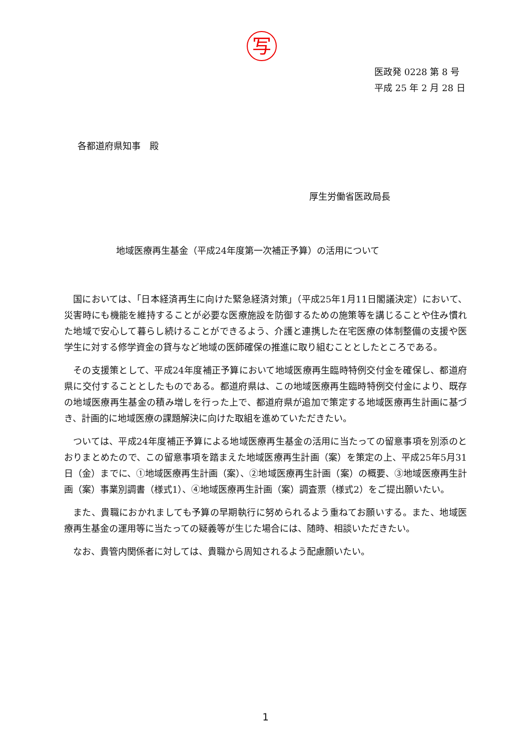写
医政発 0228 第 8 号
平成 25 年 2 月 28 日
各都道府県知事　殿
厚生労働省医政局長
地域医療再生基金（平成24年度第一次補正予算）の活用について
国においては、「日本経済再生に向けた緊急経済対策」（平成25年1月11日閣議決定）において、災害時にも機能を維持することが必要な医療施設を防御するための施策等を講じることや住み慣れた地域で安心して暮らし続けることができるよう、介護と連携した在宅医療の体制整備の支援や医学生に対する修学資金の貸与など地域の医師確保の推進に取り組むこととしたところである。
その支援策として、平成24年度補正予算において地域医療再生臨時特例交付金を確保し、都道府県に交付することとしたものである。都道府県は、この地域医療再生臨時特例交付金により、既存の地域医療再生基金の積み増しを行った上で、都道府県が追加で策定する地域医療再生計画に基づき、計画的に地域医療の課題解決に向けた取組を進めていただきたい。
ついては、平成24年度補正予算による地域医療再生基金の活用に当たっての留意事項を別添のとおりまとめたので、この留意事項を踏まえた地域医療再生計画（案）を策定の上、平成25年5月31日（金）までに、①地域医療再生計画（案）、②地域医療再生計画（案）の概要、③地域医療再生計画（案）事業別調書（様式1）、④地域医療再生計画（案）調査票（様式2）をご提出願いたい。
また、貴職におかれましても予算の早期執行に努められるよう重ねてお願いする。また、地域医療再生基金の運用等に当たっての疑義等が生じた場合には、随時、相談いただきたい。
なお、貴管内関係者に対しては、貴職から周知されるよう配慮願いたい。
1